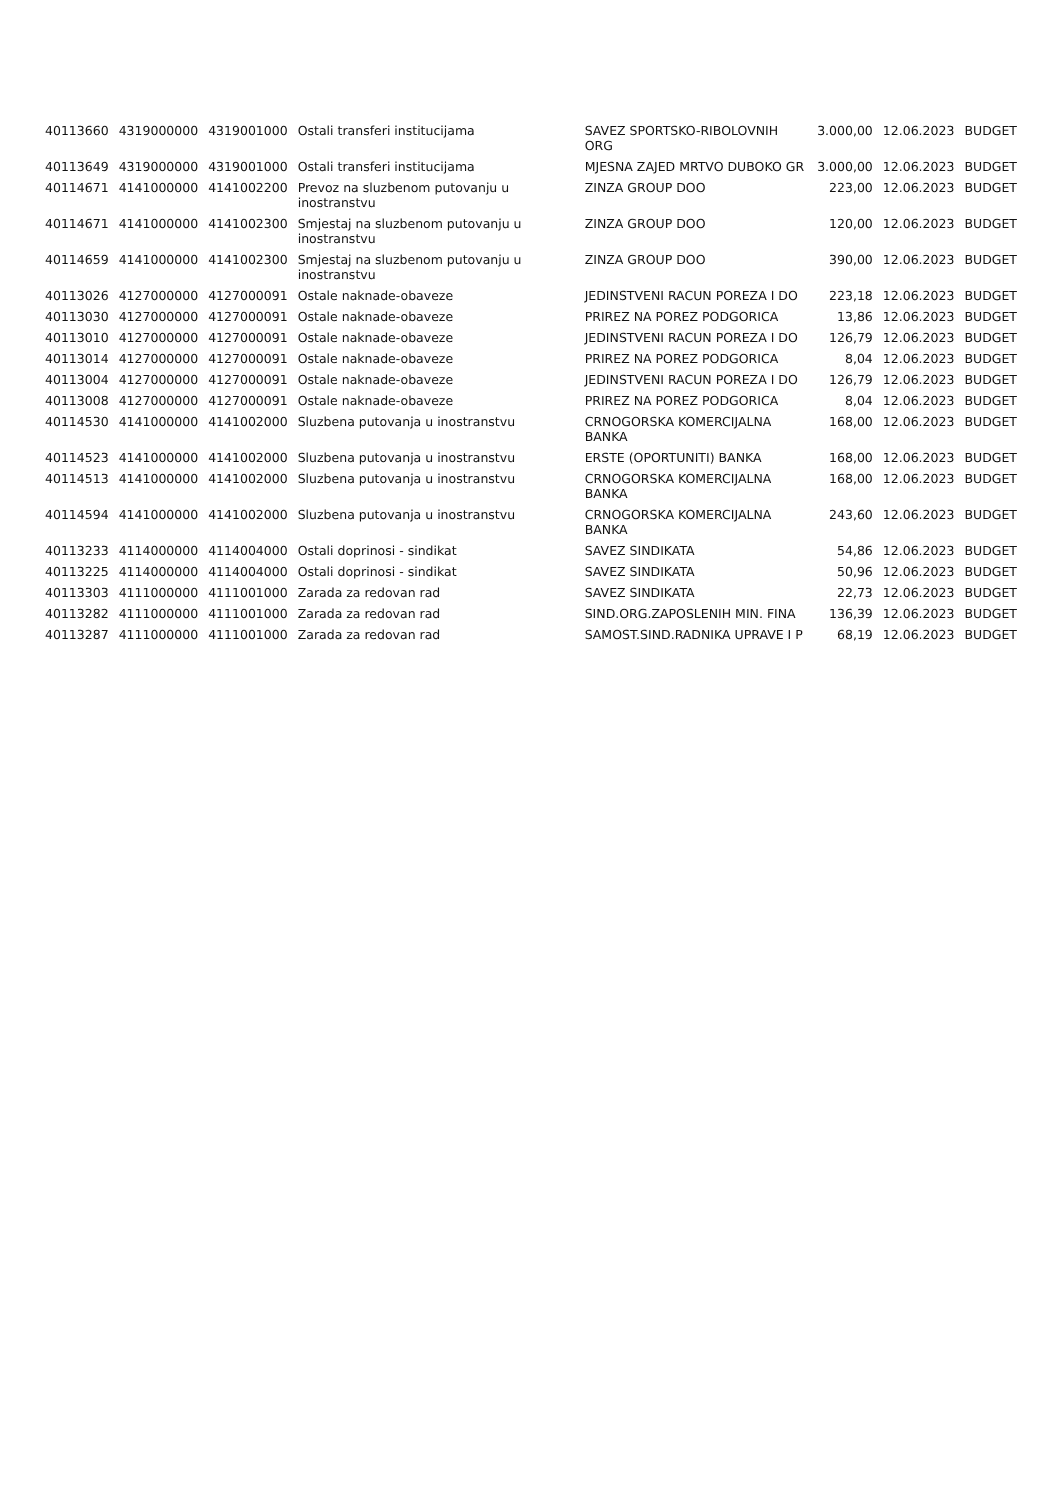| 40113660 | 4319000000 | 4319001000 | Ostali transferi institucijama | SAVEZ SPORTSKO-RIBOLOVNIH ORG | 3.000,00 | 12.06.2023 | BUDGET |
| 40113649 | 4319000000 | 4319001000 | Ostali transferi institucijama | MJESNA ZAJED MRTVO DUBOKO GR | 3.000,00 | 12.06.2023 | BUDGET |
| 40114671 | 4141000000 | 4141002200 | Prevoz na sluzbenom putovanju u inostranstvu | ZINZA GROUP DOO | 223,00 | 12.06.2023 | BUDGET |
| 40114671 | 4141000000 | 4141002300 | Smjestaj na sluzbenom putovanju u inostranstvu | ZINZA GROUP DOO | 120,00 | 12.06.2023 | BUDGET |
| 40114659 | 4141000000 | 4141002300 | Smjestaj na sluzbenom putovanju u inostranstvu | ZINZA GROUP DOO | 390,00 | 12.06.2023 | BUDGET |
| 40113026 | 4127000000 | 4127000091 | Ostale naknade-obaveze | JEDINSTVENI RACUN POREZA I DO | 223,18 | 12.06.2023 | BUDGET |
| 40113030 | 4127000000 | 4127000091 | Ostale naknade-obaveze | PRIREZ NA POREZ PODGORICA | 13,86 | 12.06.2023 | BUDGET |
| 40113010 | 4127000000 | 4127000091 | Ostale naknade-obaveze | JEDINSTVENI RACUN POREZA I DO | 126,79 | 12.06.2023 | BUDGET |
| 40113014 | 4127000000 | 4127000091 | Ostale naknade-obaveze | PRIREZ NA POREZ PODGORICA | 8,04 | 12.06.2023 | BUDGET |
| 40113004 | 4127000000 | 4127000091 | Ostale naknade-obaveze | JEDINSTVENI RACUN POREZA I DO | 126,79 | 12.06.2023 | BUDGET |
| 40113008 | 4127000000 | 4127000091 | Ostale naknade-obaveze | PRIREZ NA POREZ PODGORICA | 8,04 | 12.06.2023 | BUDGET |
| 40114530 | 4141000000 | 4141002000 | Sluzbena putovanja u inostranstvu | CRNOGORSKA KOMERCIJALNA BANKA | 168,00 | 12.06.2023 | BUDGET |
| 40114523 | 4141000000 | 4141002000 | Sluzbena putovanja u inostranstvu | ERSTE (OPORTUNITI) BANKA | 168,00 | 12.06.2023 | BUDGET |
| 40114513 | 4141000000 | 4141002000 | Sluzbena putovanja u inostranstvu | CRNOGORSKA KOMERCIJALNA BANKA | 168,00 | 12.06.2023 | BUDGET |
| 40114594 | 4141000000 | 4141002000 | Sluzbena putovanja u inostranstvu | CRNOGORSKA KOMERCIJALNA BANKA | 243,60 | 12.06.2023 | BUDGET |
| 40113233 | 4114000000 | 4114004000 | Ostali doprinosi - sindikat | SAVEZ SINDIKATA | 54,86 | 12.06.2023 | BUDGET |
| 40113225 | 4114000000 | 4114004000 | Ostali doprinosi - sindikat | SAVEZ SINDIKATA | 50,96 | 12.06.2023 | BUDGET |
| 40113303 | 4111000000 | 4111001000 | Zarada za redovan rad | SAVEZ SINDIKATA | 22,73 | 12.06.2023 | BUDGET |
| 40113282 | 4111000000 | 4111001000 | Zarada za redovan rad | SIND.ORG.ZAPOSLENIH MIN. FINA | 136,39 | 12.06.2023 | BUDGET |
| 40113287 | 4111000000 | 4111001000 | Zarada za redovan rad | SAMOST.SIND.RADNIKA UPRAVE I P | 68,19 | 12.06.2023 | BUDGET |